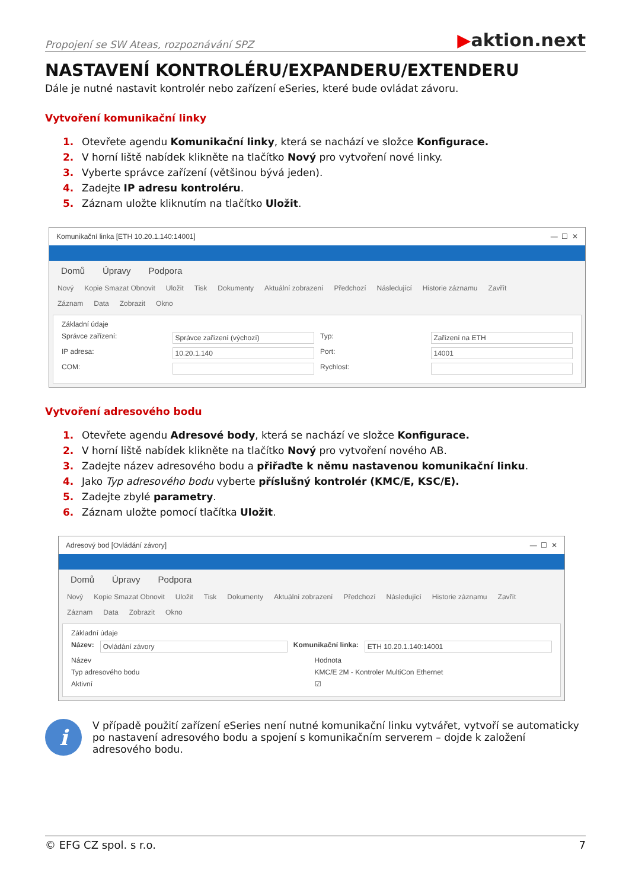Propojení se SW Ateas, rozpoznávání SPZ
▶aktion.next
NASTAVENÍ KONTROLÉRU/EXPANDERU/EXTENDERU
Dále je nutné nastavit kontrolér nebo zařízení eSeries, které bude ovládat závoru.
Vytvoření komunikační linky
1. Otevřete agendu Komunikační linky, která se nachází ve složce Konfigurace.
2. V horní liště nabídek klikněte na tlačítko Nový pro vytvoření nové linky.
3. Vyberte správce zařízení (většinou bývá jeden).
4. Zadejte IP adresu kontroléru.
5. Záznam uložte kliknutím na tlačítko Uložit.
Komunikační linka [ETH 10.20.1.140:14001] — ☐ ✕
Domů Úpravy Podpora
Nový Kopie Smazat Obnovit Uložit Tisk Dokumenty Aktuální zobrazení Předchozí Následující Historie záznamu Zavřít
Záznam Data Zobrazit Okno
Základní údaje
Správce zařízení: Správce zařízení (výchozí) Typ: Zařízení na ETH
IP adresa: 10.20.1.140 Port: 14001
COM: Rychlost:
Vytvoření adresového bodu
1. Otevřete agendu Adresové body, která se nachází ve složce Konfigurace.
2. V horní liště nabídek klikněte na tlačítko Nový pro vytvoření nového AB.
3. Zadejte název adresového bodu a přiřaďte k němu nastavenou komunikační linku.
4. Jako Typ adresového bodu vyberte příslušný kontrolér (KMC/E, KSC/E).
5. Zadejte zbylé parametry.
6. Záznam uložte pomocí tlačítka Uložit.
Adresový bod [Ovládání závory] — ☐ ✕
Domů Úpravy Podpora
Nový Kopie Smazat Obnovit Uložit Tisk Dokumenty Aktuální zobrazení Předchozí Následující Historie záznamu Zavřít
Záznam Data Zobrazit Okno
Základní údaje
Název: Ovládání závory Komunikační linka: ETH 10.20.1.140:14001
Název Hodnota
Typ adresového bodu KMC/E 2M - Kontroler MultiCon Ethernet
Aktivní ☑
i
V případě použití zařízení eSeries není nutné komunikační linku vytvářet, vytvoří se automaticky po nastavení adresového bodu a spojení s komunikačním serverem – dojde k založení adresového bodu.
© EFG CZ spol. s r.o. 7